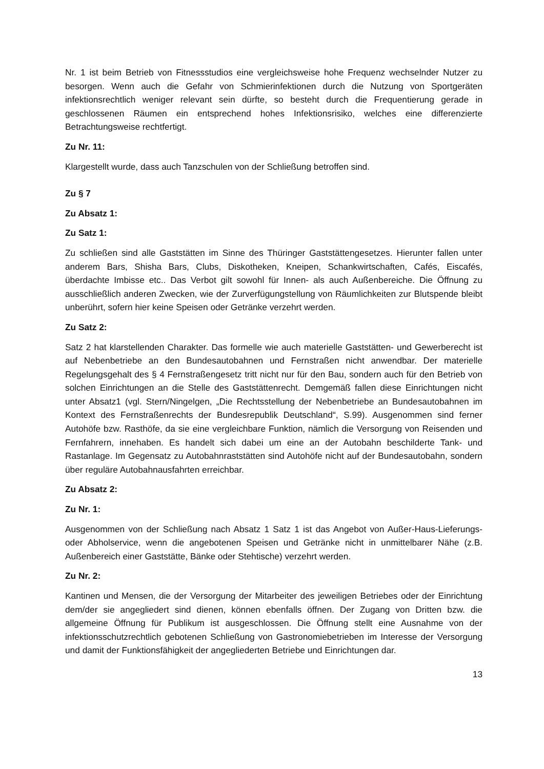Nr. 1 ist beim Betrieb von Fitnessstudios eine vergleichsweise hohe Frequenz wechselnder Nutzer zu besorgen. Wenn auch die Gefahr von Schmierinfektionen durch die Nutzung von Sportgeräten infektionsrechtlich weniger relevant sein dürfte, so besteht durch die Frequentierung gerade in geschlossenen Räumen ein entsprechend hohes Infektionsrisiko, welches eine differenzierte Betrachtungsweise rechtfertigt.
Zu Nr. 11:
Klargestellt wurde, dass auch Tanzschulen von der Schließung betroffen sind.
Zu § 7
Zu Absatz 1:
Zu Satz 1:
Zu schließen sind alle Gaststätten im Sinne des Thüringer Gaststättengesetzes. Hierunter fallen unter anderem Bars, Shisha Bars, Clubs, Diskotheken, Kneipen, Schankwirtschaften, Cafés, Eiscafés, überdachte Imbisse etc.. Das Verbot gilt sowohl für Innen- als auch Außenbereiche. Die Öffnung zu ausschließlich anderen Zwecken, wie der Zurverfügungstellung von Räumlichkeiten zur Blutspende bleibt unberührt, sofern hier keine Speisen oder Getränke verzehrt werden.
Zu Satz 2:
Satz 2 hat klarstellenden Charakter. Das formelle wie auch materielle Gaststätten- und Gewerberecht ist auf Nebenbetriebe an den Bundesautobahnen und Fernstraßen nicht anwendbar. Der materielle Regelungsgehalt des § 4 Fernstraßengesetz tritt nicht nur für den Bau, sondern auch für den Betrieb von solchen Einrichtungen an die Stelle des Gaststättenrecht. Demgemäß fallen diese Einrichtungen nicht unter Absatz1 (vgl. Stern/Ningelgen, „Die Rechtsstellung der Nebenbetriebe an Bundesautobahnen im Kontext des Fernstraßenrechts der Bundesrepublik Deutschland“, S.99). Ausgenommen sind ferner Autohöfe bzw. Rasthöfe, da sie eine vergleichbare Funktion, nämlich die Versorgung von Reisenden und Fernfahrern, innehaben. Es handelt sich dabei um eine an der Autobahn beschilderte Tank- und Rastanlage. Im Gegensatz zu Autobahnraststätten sind Autohöfe nicht auf der Bundesautobahn, sondern über reguläre Autobahnausfahrten erreichbar.
Zu Absatz 2:
Zu Nr. 1:
Ausgenommen von der Schließung nach Absatz 1 Satz 1 ist das Angebot von Außer-Haus-Lieferungs- oder Abholservice, wenn die angebotenen Speisen und Getränke nicht in unmittelbarer Nähe (z.B. Außenbereich einer Gaststätte, Bänke oder Stehtische) verzehrt werden.
Zu Nr. 2:
Kantinen und Mensen, die der Versorgung der Mitarbeiter des jeweiligen Betriebes oder der Einrichtung dem/der sie angegliedert sind dienen, können ebenfalls öffnen. Der Zugang von Dritten bzw. die allgemeine Öffnung für Publikum ist ausgeschlossen. Die Öffnung stellt eine Ausnahme von der infektionsschutzrechtlich gebotenen Schließung von Gastronomiebetrieben im Interesse der Versorgung und damit der Funktionsfähigkeit der angegliederten Betriebe und Einrichtungen dar.
13